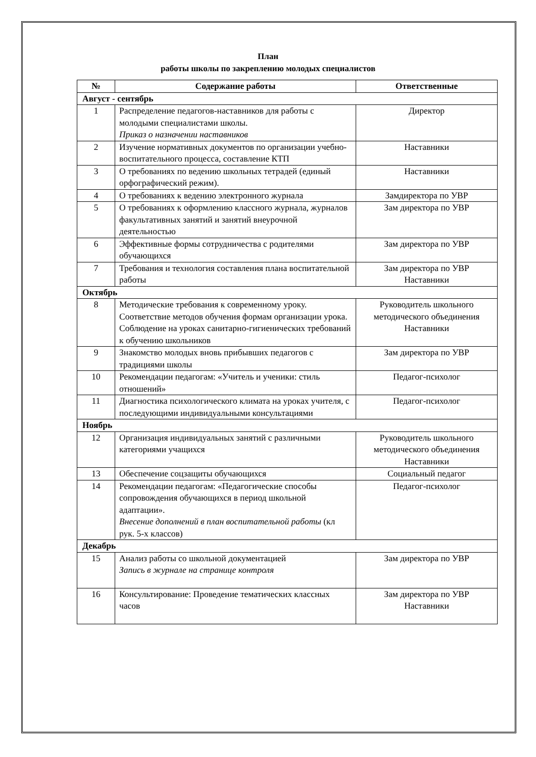План
работы школы по закреплению молодых специалистов
| № | Содержание работы | Ответственные |
| --- | --- | --- |
| Август - сентябрь | | |
| 1 | Распределение педагогов-наставников для работы с молодыми специалистами школы. Приказ о назначении наставников | Директор |
| 2 | Изучение нормативных документов по организации учебно-воспитательного процесса, составление КТП | Наставники |
| 3 | О требованиях по ведению школьных тетрадей (единый орфографический режим). | Наставники |
| 4 | О требованиях к ведению электронного журнала | Замдиректора по УВР |
| 5 | О требованиях к оформлению классного журнала, журналов факультативных занятий и занятий внеурочной деятельностью | Зам директора по УВР |
| 6 | Эффективные формы сотрудничества с родителями обучающихся | Зам директора по УВР |
| 7 | Требования и технология составления плана воспитательной работы | Зам директора по УВР Наставники |
| Октябрь | | |
| 8 | Методические требования к современному уроку. Соответствие методов обучения формам организации урока. Соблюдение на уроках санитарно-гигиенических требований к обучению школьников | Руководитель школьного методического объединения Наставники |
| 9 | Знакомство молодых вновь прибывших педагогов с традициями школы | Зам директора по УВР |
| 10 | Рекомендации педагогам: «Учитель и ученики: стиль отношений» | Педагог-психолог |
| 11 | Диагностика психологического климата на уроках учителя, с последующими индивидуальными консультациями | Педагог-психолог |
| Ноябрь | | |
| 12 | Организация индивидуальных занятий с различными категориями учащихся | Руководитель школьного методического объединения Наставники |
| 13 | Обеспечение соцзащиты обучающихся | Социальный педагог |
| 14 | Рекомендации педагогам: «Педагогические способы сопровождения обучающихся в период школьной адаптации». Внесение дополнений в план воспитательной работы (кл рук. 5-х классов) | Педагог-психолог |
| Декабрь | | |
| 15 | Анализ работы со школьной документацией Запись в журнале на странице контроля | Зам директора по УВР |
| 16 | Консультирование: Проведение тематических классных часов | Зам директора по УВР Наставники |